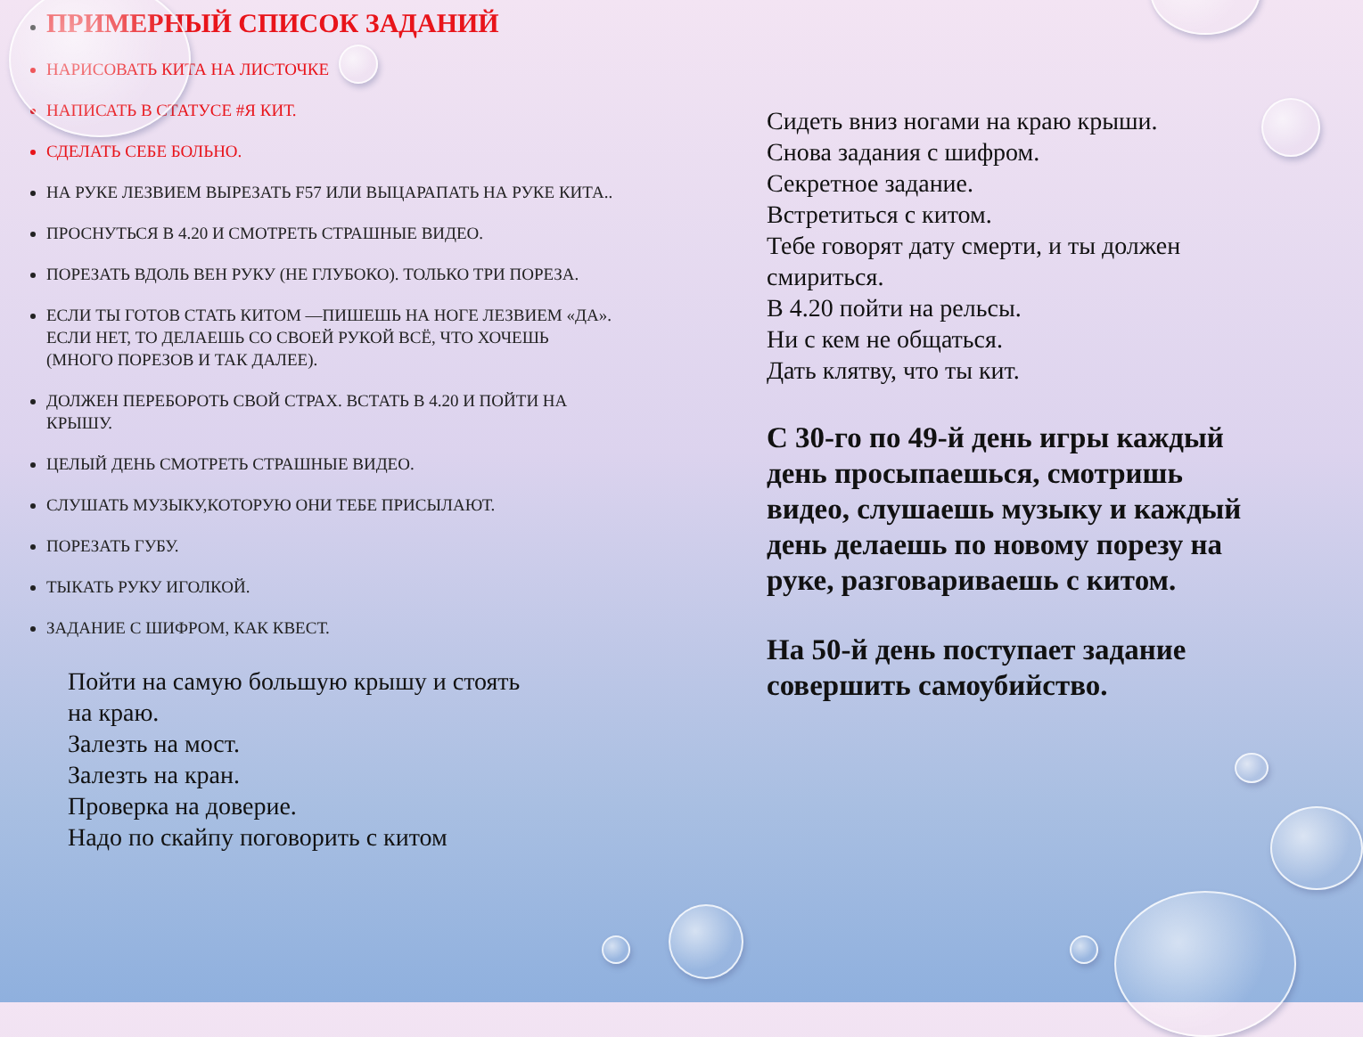ПРИМЕРНЫЙ СПИСОК ЗАДАНИЙ
НАРИСОВАТЬ КИТА НА ЛИСТОЧКЕ
НАПИСАТЬ В СТАТУСЕ #Я КИТ.
СДЕЛАТЬ СЕБЕ БОЛЬНО.
НА РУКЕ ЛЕЗВИЕМ ВЫРЕЗАТЬ F57 ИЛИ ВЫЦАРАПАТЬ НА РУКЕ КИТА..
ПРОСНУТЬСЯ В 4.20 И СМОТРЕТЬ СТРАШНЫЕ ВИДЕО.
ПОРЕЗАТЬ ВДОЛЬ ВЕН РУКУ (НЕ ГЛУБОКО). ТОЛЬКО ТРИ ПОРЕЗА.
ЕСЛИ ТЫ ГОТОВ СТАТЬ КИТОМ —ПИШЕШЬ НА НОГЕ ЛЕЗВИЕМ «ДА». ЕСЛИ НЕТ, ТО ДЕЛАЕШЬ СО СВОЕЙ РУКОЙ ВСЁ, ЧТО ХОЧЕШЬ (МНОГО ПОРЕЗОВ И ТАК ДАЛЕЕ).
ДОЛЖЕН ПЕРЕБОРОТЬ СВОЙ СТРАХ. ВСТАТЬ В 4.20 И ПОЙТИ НА КРЫШУ.
ЦЕЛЫЙ ДЕНЬ СМОТРЕТЬ СТРАШНЫЕ ВИДЕО.
СЛУШАТЬ МУЗЫКУ,КОТОРУЮ ОНИ ТЕБЕ ПРИСЫЛАЮТ.
ПОРЕЗАТЬ ГУБУ.
ТЫКАТЬ РУКУ ИГОЛКОЙ.
ЗАДАНИЕ С ШИФРОМ, КАК КВЕСТ.
Пойти на самую большую крышу и стоять
на краю.
Залезть на мост.
Залезть на кран.
Проверка на доверие.
Надо по скайпу поговорить с китом
Сидеть вниз ногами на краю крыши.
Снова задания с шифром.
Секретное задание.
Встретиться с китом.
Тебе говорят дату смерти, и ты должен смириться.
В 4.20 пойти на рельсы.
Ни с кем не общаться.
Дать клятву, что ты кит.
С 30-го по 49-й день игры каждый день просыпаешься, смотришь видео, слушаешь музыку и каждый день делаешь по новому порезу на руке, разговариваешь с китом.
На 50-й день поступает задание совершить самоубийство.